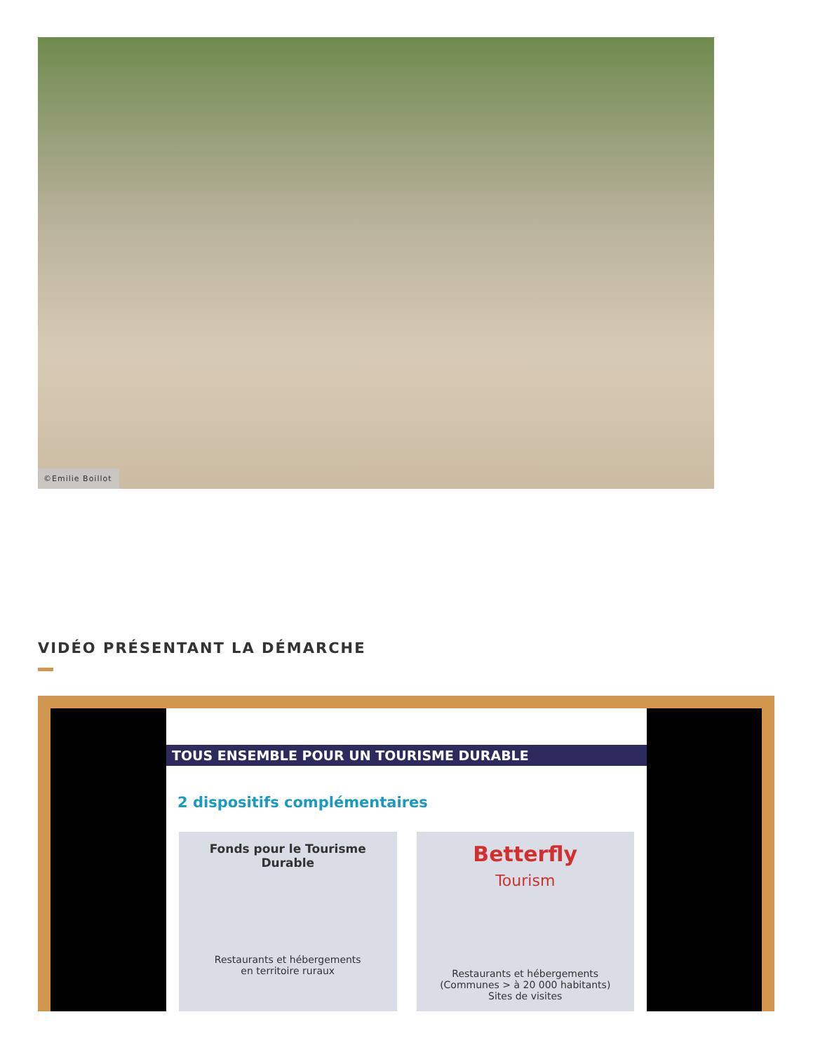©Emilie Boillot
VIDÉO PRÉSENTANT LA DÉMARCHE
TOUS ENSEMBLE POUR UN TOURISME DURABLE
2 dispositifs complémentaires
Fonds pour le Tourisme Durable
Restaurants et hébergements
en territoire ruraux
Betterfly
Tourism
Restaurants et hébergements
(Communes > à 20 000 habitants)
Sites de visites